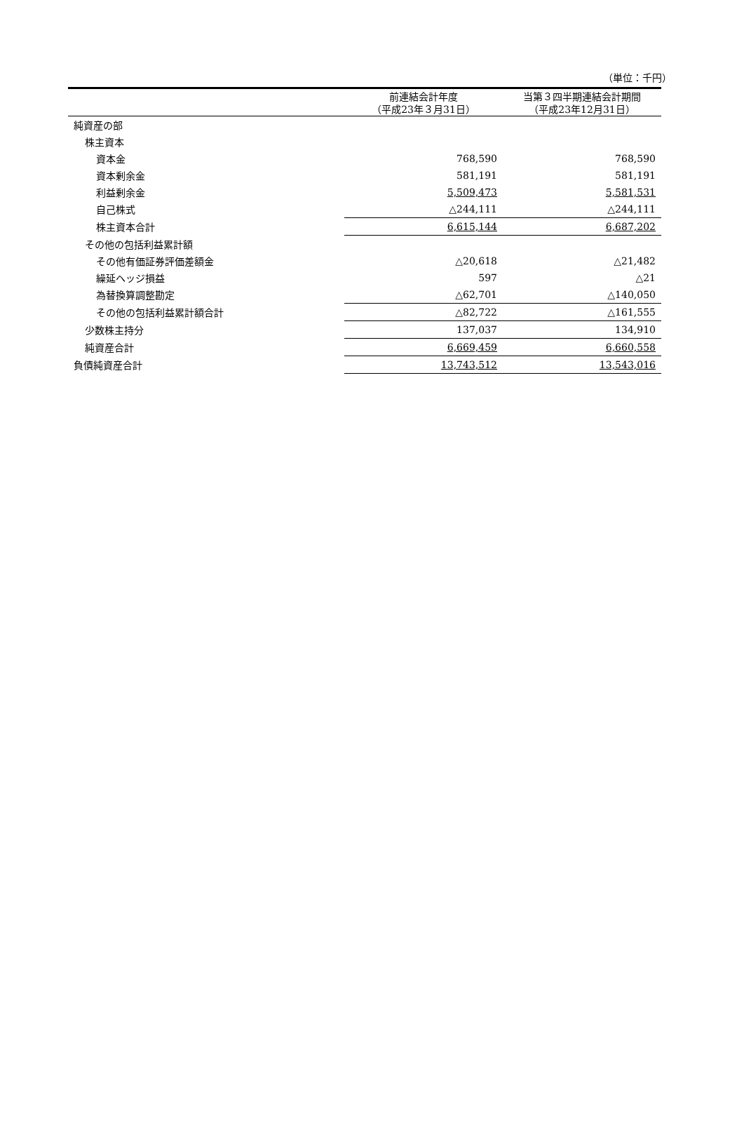（単位：千円）
| | 前連結会計年度 （平成23年３月31日） | 当第３四半期連結会計期間 （平成23年12月31日） |
| --- | --- | --- |
| 純資産の部 | | |
| 株主資本 | | |
| 資本金 | 768,590 | 768,590 |
| 資本剰余金 | 581,191 | 581,191 |
| 利益剰余金 | 5,509,473 | 5,581,531 |
| 自己株式 | △244,111 | △244,111 |
| 株主資本合計 | 6,615,144 | 6,687,202 |
| その他の包括利益累計額 | | |
| その他有価証券評価差額金 | △20,618 | △21,482 |
| 繰延ヘッジ損益 | 597 | △21 |
| 為替換算調整勘定 | △62,701 | △140,050 |
| その他の包括利益累計額合計 | △82,722 | △161,555 |
| 少数株主持分 | 137,037 | 134,910 |
| 純資産合計 | 6,669,459 | 6,660,558 |
| 負債純資産合計 | 13,743,512 | 13,543,016 |